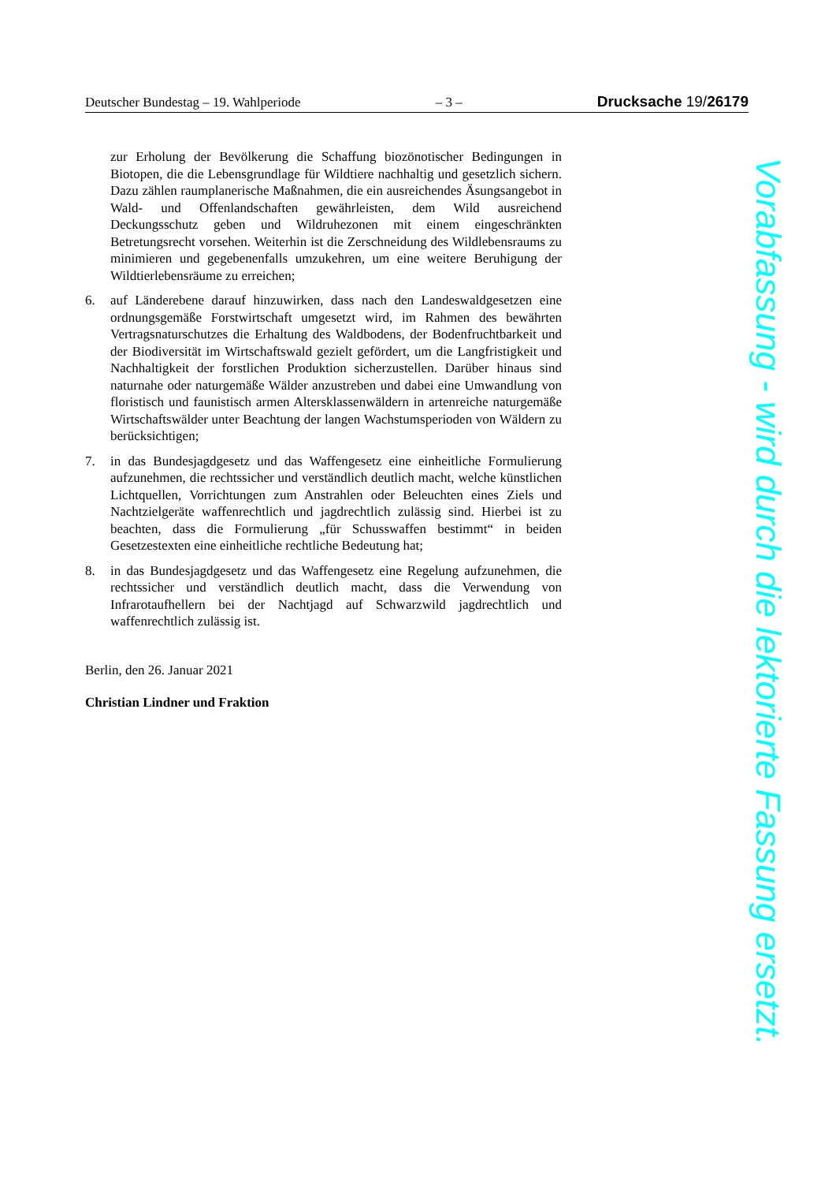Deutscher Bundestag – 19. Wahlperiode – 3 – Drucksache 19/26179
zur Erholung der Bevölkerung die Schaffung biozönotischer Bedingungen in Biotopen, die die Lebensgrundlage für Wildtiere nachhaltig und gesetzlich sichern. Dazu zählen raumplanerische Maßnahmen, die ein ausreichendes Äsungsangebot in Wald- und Offenlandschaften gewährleisten, dem Wild ausreichend Deckungsschutz geben und Wildruhezonen mit einem eingeschränkten Betretungsrecht vorsehen. Weiterhin ist die Zerschneidung des Wildlebensraums zu minimieren und gegebenenfalls umzukehren, um eine weitere Beruhigung der Wildtierlebensräume zu erreichen;
6. auf Länderebene darauf hinzuwirken, dass nach den Landeswaldgesetzen eine ordnungsgemäße Forstwirtschaft umgesetzt wird, im Rahmen des bewährten Vertragsnaturschutzes die Erhaltung des Waldbodens, der Bodenfruchtbarkeit und der Biodiversität im Wirtschaftswald gezielt gefördert, um die Langfristigkeit und Nachhaltigkeit der forstlichen Produktion sicherzustellen. Darüber hinaus sind naturnahe oder naturgemäße Wälder anzustreben und dabei eine Umwandlung von floristisch und faunistisch armen Altersklassenwäldern in artenreiche naturgemäße Wirtschaftswälder unter Beachtung der langen Wachstumsperioden von Wäldern zu berücksichtigen;
7. in das Bundesjagdgesetz und das Waffengesetz eine einheitliche Formulierung aufzunehmen, die rechtssicher und verständlich deutlich macht, welche künstlichen Lichtquellen, Vorrichtungen zum Anstrahlen oder Beleuchten eines Ziels und Nachtzielgeräte waffenrechtlich und jagdrechtlich zulässig sind. Hierbei ist zu beachten, dass die Formulierung „für Schusswaffen bestimmt“ in beiden Gesetzestexten eine einheitliche rechtliche Bedeutung hat;
8. in das Bundesjagdgesetz und das Waffengesetz eine Regelung aufzunehmen, die rechtssicher und verständlich deutlich macht, dass die Verwendung von Infrarotaufhellern bei der Nachtjagd auf Schwarzwild jagdrechtlich und waffenrechtlich zulässig ist.
Berlin, den 26. Januar 2021
Christian Lindner und Fraktion
Vorabfassung - wird durch die lektorierte Fassung ersetzt.